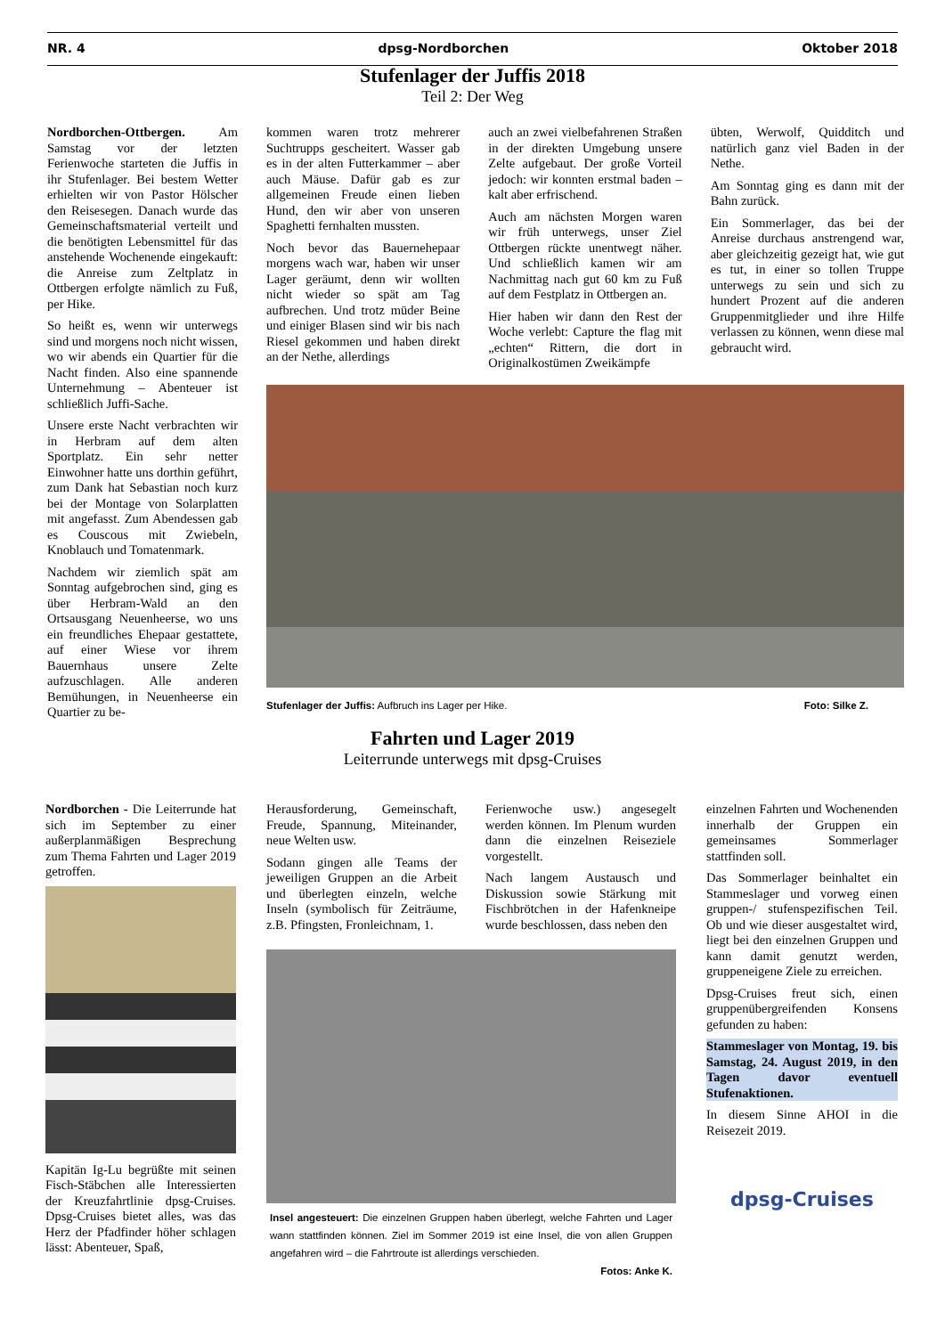NR. 4 dpsg-Nordborchen Oktober 2018
Stufenlager der Juffis 2018
Teil 2: Der Weg
Nordborchen-Ottbergen. Am Samstag vor der letzten Ferienwoche starteten die Juffis in ihr Stufenlager. Bei bestem Wetter erhielten wir von Pastor Hölscher den Reisesegen. Danach wurde das Gemeinschaftsmaterial verteilt und die benötigten Lebensmittel für das anstehende Wochenende eingekauft: die Anreise zum Zeltplatz in Ottbergen erfolgte nämlich zu Fuß, per Hike.
So heißt es, wenn wir unterwegs sind und morgens noch nicht wissen, wo wir abends ein Quartier für die Nacht finden. Also eine spannende Unternehmung – Abenteuer ist schließlich Juffi-Sache.
Unsere erste Nacht verbrachten wir in Herbram auf dem alten Sportplatz. Ein sehr netter Einwohner hatte uns dorthin geführt, zum Dank hat Sebastian noch kurz bei der Montage von Solarplatten mit angefasst. Zum Abendessen gab es Couscous mit Zwiebeln, Knoblauch und Tomatenmark.
Nachdem wir ziemlich spät am Sonntag aufgebrochen sind, ging es über Herbram-Wald an den Ortsausgang Neuenheerse, wo uns ein freundliches Ehepaar gestattete, auf einer Wiese vor ihrem Bauernhaus unsere Zelte aufzuschlagen. Alle anderen Bemühungen, in Neuenheerse ein Quartier zu be-
kommen waren trotz mehrerer Suchtrupps gescheitert. Wasser gab es in der alten Futterkammer – aber auch Mäuse. Dafür gab es zur allgemeinen Freude einen lieben Hund, den wir aber von unseren Spaghetti fernhalten mussten.
Noch bevor das Bauernehepaar morgens wach war, haben wir unser Lager geräumt, denn wir wollten nicht wieder so spät am Tag aufbrechen. Und trotz müder Beine und einiger Blasen sind wir bis nach Riesel gekommen und haben direkt an der Nethe, allerdings
auch an zwei vielbefahrenen Straßen in der direkten Umgebung unsere Zelte aufgebaut. Der große Vorteil jedoch: wir konnten erstmal baden – kalt aber erfrischend.
Auch am nächsten Morgen waren wir früh unterwegs, unser Ziel Ottbergen rückte unentwegt näher. Und schließlich kamen wir am Nachmittag nach gut 60 km zu Fuß auf dem Festplatz in Ottbergen an.
Hier haben wir dann den Rest der Woche verlebt: Capture the flag mit „echten“ Rittern, die dort in Originalkostümen Zweikämpfe
übten, Werwolf, Quidditch und natürlich ganz viel Baden in der Nethe.
Am Sonntag ging es dann mit der Bahn zurück.
Ein Sommerlager, das bei der Anreise durchaus anstrengend war, aber gleichzeitig gezeigt hat, wie gut es tut, in einer so tollen Truppe unterwegs zu sein und sich zu hundert Prozent auf die anderen Gruppenmitglieder und ihre Hilfe verlassen zu können, wenn diese mal gebraucht wird.
Stufenlager der Juffis: Aufbruch ins Lager per Hike. Foto: Silke Z.
Fahrten und Lager 2019
Leiterrunde unterwegs mit dpsg-Cruises
Nordborchen - Die Leiterrunde hat sich im September zu einer außerplanmäßigen Besprechung zum Thema Fahrten und Lager 2019 getroffen.
Kapitän Ig-Lu begrüßte mit seinen Fisch-Stäbchen alle Interessierten der Kreuzfahrtlinie dpsg-Cruises. Dpsg-Cruises bietet alles, was das Herz der Pfadfinder höher schlagen lässt: Abenteuer, Spaß,
Herausforderung, Gemeinschaft, Freude, Spannung, Miteinander, neue Welten usw.
Sodann gingen alle Teams der jeweiligen Gruppen an die Arbeit und überlegten einzeln, welche Inseln (symbolisch für Zeiträume, z.B. Pfingsten, Fronleichnam, 1.
Ferienwoche usw.) angesegelt werden können. Im Plenum wurden dann die einzelnen Reiseziele vorgestellt.
Nach langem Austausch und Diskussion sowie Stärkung mit Fischbrötchen in der Hafenkneipe wurde beschlossen, dass neben den
Insel angesteuert: Die einzelnen Gruppen haben überlegt, welche Fahrten und Lager wann stattfinden können. Ziel im Sommer 2019 ist eine Insel, die von allen Gruppen angefahren wird – die Fahrtroute ist allerdings verschieden.
Fotos: Anke K.
einzelnen Fahrten und Wochenenden innerhalb der Gruppen ein gemeinsames Sommerlager stattfinden soll.
Das Sommerlager beinhaltet ein Stammeslager und vorweg einen gruppen-/ stufenspezifischen Teil. Ob und wie dieser ausgestaltet wird, liegt bei den einzelnen Gruppen und kann damit genutzt werden, gruppeneigene Ziele zu erreichen.
Dpsg-Cruises freut sich, einen gruppenübergreifenden Konsens gefunden zu haben:
Stammeslager von Montag, 19. bis Samstag, 24. August 2019, in den Tagen davor eventuell Stufenaktionen.
In diesem Sinne AHOI in die Reisezeit 2019.
dpsg-Cruises